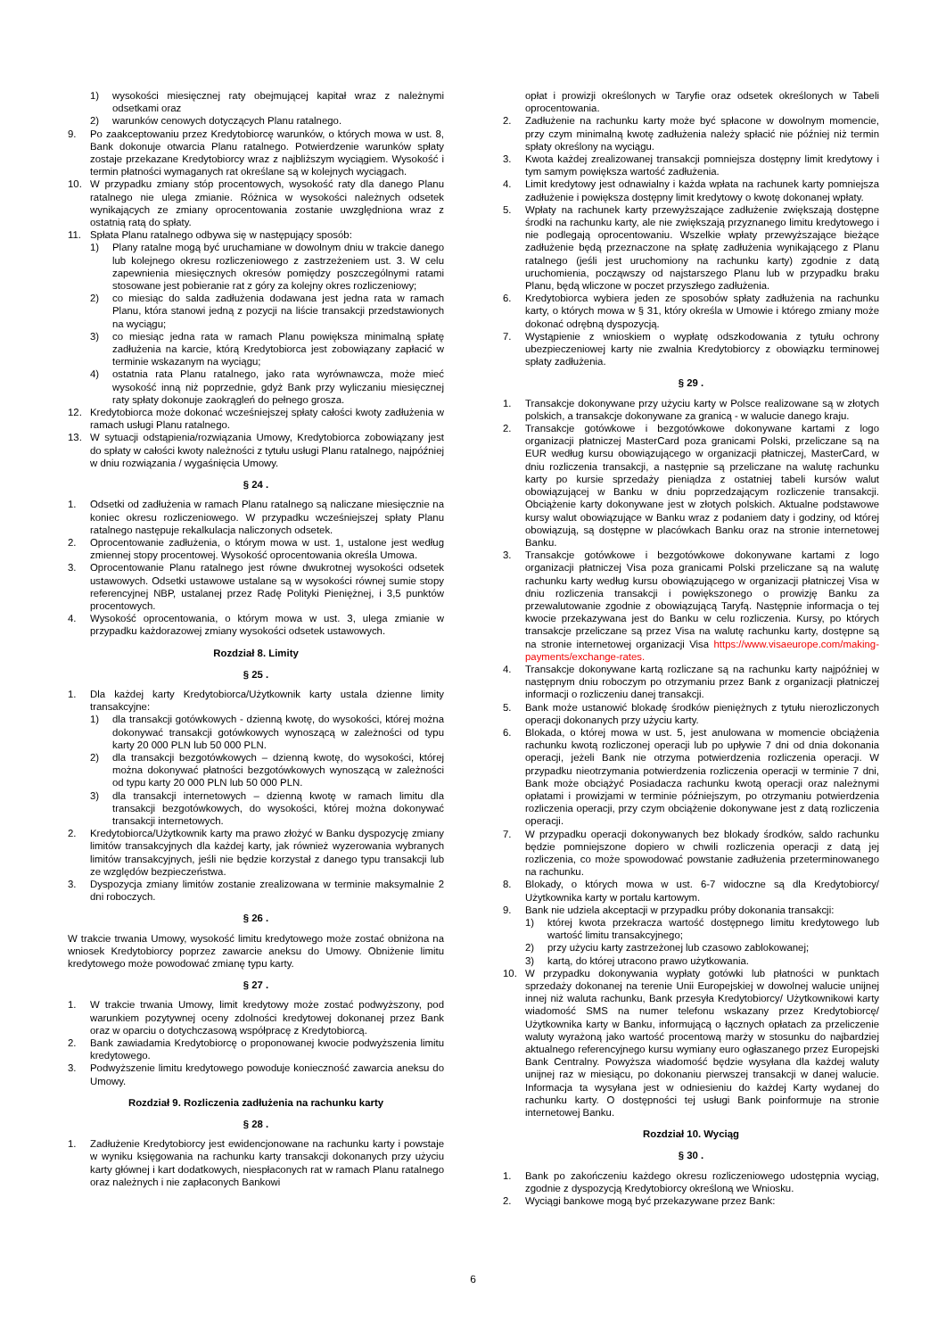1) wysokości miesięcznej raty obejmującej kapitał wraz z należnymi odsetkami oraz
2) warunków cenowych dotyczących Planu ratalnego.
9. Po zaakceptowaniu przez Kredytobiorcę warunków, o których mowa w ust. 8, Bank dokonuje otwarcia Planu ratalnego. Potwierdzenie warunków spłaty zostaje przekazane Kredytobiorcy wraz z najbliższym wyciągiem. Wysokość i termin płatności wymaganych rat określane są w kolejnych wyciągach.
10. W przypadku zmiany stóp procentowych, wysokość raty dla danego Planu ratalnego nie ulega zmianie. Różnica w wysokości należnych odsetek wynikających ze zmiany oprocentowania zostanie uwzględniona wraz z ostatnią ratą do spłaty.
11. Spłata Planu ratalnego odbywa się w następujący sposób:
1) Plany ratalne mogą być uruchamiane w dowolnym dniu w trakcie danego lub kolejnego okresu rozliczeniowego z zastrzeżeniem ust. 3. W celu zapewnienia miesięcznych okresów pomiędzy poszczególnymi ratami stosowane jest pobieranie rat z góry za kolejny okres rozliczeniowy;
2) co miesiąc do salda zadłużenia dodawana jest jedna rata w ramach Planu, która stanowi jedną z pozycji na liście transakcji przedstawionych na wyciągu;
3) co miesiąc jedna rata w ramach Planu powiększa minimalną spłatę zadłużenia na karcie, którą Kredytobiorca jest zobowiązany zapłacić w terminie wskazanym na wyciągu;
4) ostatnia rata Planu ratalnego, jako rata wyrównawcza, może mieć wysokość inną niż poprzednie, gdyż Bank przy wyliczaniu miesięcznej raty spłaty dokonuje zaokrągleń do pełnego grosza.
12. Kredytobiorca może dokonać wcześniejszej spłaty całości kwoty zadłużenia w ramach usługi Planu ratalnego.
13. W sytuacji odstąpienia/rozwiązania Umowy, Kredytobiorca zobowiązany jest do spłaty w całości kwoty należności z tytułu usługi Planu ratalnego, najpóźniej w dniu rozwiązania / wygaśnięcia Umowy.
§ 24 .
1. Odsetki od zadłużenia w ramach Planu ratalnego są naliczane miesięcznie na koniec okresu rozliczeniowego. W przypadku wcześniejszej spłaty Planu ratalnego następuje rekalkulacja naliczonych odsetek.
2. Oprocentowanie zadłużenia, o którym mowa w ust. 1, ustalone jest według zmiennej stopy procentowej. Wysokość oprocentowania określa Umowa.
3. Oprocentowanie Planu ratalnego jest równe dwukrotnej wysokości odsetek ustawowych. Odsetki ustawowe ustalane są w wysokości równej sumie stopy referencyjnej NBP, ustalanej przez Radę Polityki Pieniężnej, i 3,5 punktów procentowych.
4. Wysokość oprocentowania, o którym mowa w ust. 3, ulega zmianie w przypadku każdorazowej zmiany wysokości odsetek ustawowych.
Rozdział 8. Limity
§ 25 .
1. Dla każdej karty Kredytobiorca/Użytkownik karty ustala dzienne limity transakcyjne:
1) dla transakcji gotówkowych - dzienną kwotę, do wysokości, której można dokonywać transakcji gotówkowych wynoszącą w zależności od typu karty 20 000 PLN lub 50 000 PLN.
2) dla transakcji bezgotówkowych – dzienną kwotę, do wysokości, której można dokonywać płatności bezgotówkowych wynoszącą w zależności od typu karty 20 000 PLN lub 50 000 PLN.
3) dla transakcji internetowych – dzienną kwotę w ramach limitu dla transakcji bezgotówkowych, do wysokości, której można dokonywać transakcji internetowych.
2. Kredytobiorca/Użytkownik karty ma prawo złożyć w Banku dyspozycję zmiany limitów transakcyjnych dla każdej karty, jak również wyzerowania wybranych limitów transakcyjnych, jeśli nie będzie korzystał z danego typu transakcji lub ze względów bezpieczeństwa.
3. Dyspozycja zmiany limitów zostanie zrealizowana w terminie maksymalnie 2 dni roboczych.
§ 26 .
W trakcie trwania Umowy, wysokość limitu kredytowego może zostać obniżona na wniosek Kredytobiorcy poprzez zawarcie aneksu do Umowy. Obniżenie limitu kredytowego może powodować zmianę typu karty.
§ 27 .
1. W trakcie trwania Umowy, limit kredytowy może zostać podwyższony, pod warunkiem pozytywnej oceny zdolności kredytowej dokonanej przez Bank oraz w oparciu o dotychczasową współpracę z Kredytobiorcą.
2. Bank zawiadamia Kredytobiorcę o proponowanej kwocie podwyższenia limitu kredytowego.
3. Podwyższenie limitu kredytowego powoduje konieczność zawarcia aneksu do Umowy.
Rozdział 9. Rozliczenia zadłużenia na rachunku karty
§ 28 .
1. Zadłużenie Kredytobiorcy jest ewidencjonowane na rachunku karty i powstaje w wyniku księgowania na rachunku karty transakcji dokonanych przy użyciu karty głównej i kart dodatkowych, niespłaconych rat w ramach Planu ratalnego oraz należnych i nie zapłaconych Bankowi
opłat i prowizji określonych w Taryfie oraz odsetek określonych w Tabeli oprocentowania.
2. Zadłużenie na rachunku karty może być spłacone w dowolnym momencie, przy czym minimalną kwotę zadłużenia należy spłacić nie później niż termin spłaty określony na wyciągu.
3. Kwota każdej zrealizowanej transakcji pomniejsza dostępny limit kredytowy i tym samym powiększa wartość zadłużenia.
4. Limit kredytowy jest odnawialny i każda wpłata na rachunek karty pomniejsza zadłużenie i powiększa dostępny limit kredytowy o kwotę dokonanej wpłaty.
5. Wpłaty na rachunek karty przewyższające zadłużenie zwiększają dostępne środki na rachunku karty, ale nie zwiększają przyznanego limitu kredytowego i nie podlegają oprocentowaniu. Wszelkie wpłaty przewyższające bieżące zadłużenie będą przeznaczone na spłatę zadłużenia wynikającego z Planu ratalnego (jeśli jest uruchomiony na rachunku karty) zgodnie z datą uruchomienia, począwszy od najstarszego Planu lub w przypadku braku Planu, będą wliczone w poczet przyszłego zadłużenia.
6. Kredytobiorca wybiera jeden ze sposobów spłaty zadłużenia na rachunku karty, o których mowa w § 31, który określa w Umowie i którego zmiany może dokonać odrębną dyspozycją.
7. Wystąpienie z wnioskiem o wypłatę odszkodowania z tytułu ochrony ubezpieczeniowej karty nie zwalnia Kredytobiorcy z obowiązku terminowej spłaty zadłużenia.
§ 29 .
1. Transakcje dokonywane przy użyciu karty w Polsce realizowane są w złotych polskich, a transakcje dokonywane za granicą - w walucie danego kraju.
2. Transakcje gotówkowe i bezgotówkowe dokonywane kartami z logo organizacji płatniczej MasterCard poza granicami Polski, przeliczane są na EUR według kursu obowiązującego w organizacji płatniczej, MasterCard, w dniu rozliczenia transakcji, a następnie są przeliczane na walutę rachunku karty po kursie sprzedaży pieniądza z ostatniej tabeli kursów walut obowiązującej w Banku w dniu poprzedzającym rozliczenie transakcji. Obciążenie karty dokonywane jest w złotych polskich. Aktualne podstawowe kursy walut obowiązujące w Banku wraz z podaniem daty i godziny, od której obowiązują, są dostępne w placówkach Banku oraz na stronie internetowej Banku.
3. Transakcje gotówkowe i bezgotówkowe dokonywane kartami z logo organizacji płatniczej Visa poza granicami Polski przeliczane są na walutę rachunku karty według kursu obowiązującego w organizacji płatniczej Visa w dniu rozliczenia transakcji i powiększonego o prowizję Banku za przewalutowanie zgodnie z obowiązującą Taryfą. Następnie informacja o tej kwocie przekazywana jest do Banku w celu rozliczenia. Kursy, po których transakcje przeliczane są przez Visa na walutę rachunku karty, dostępne są na stronie internetowej organizacji Visa https://www.visaeurope.com/making-payments/exchange-rates.
4. Transakcje dokonywane kartą rozliczane są na rachunku karty najpóźniej w następnym dniu roboczym po otrzymaniu przez Bank z organizacji płatniczej informacji o rozliczeniu danej transakcji.
5. Bank może ustanowić blokadę środków pieniężnych z tytułu nierozliczonych operacji dokonanych przy użyciu karty.
6. Blokada, o której mowa w ust. 5, jest anulowana w momencie obciążenia rachunku kwotą rozliczonej operacji lub po upływie 7 dni od dnia dokonania operacji, jeżeli Bank nie otrzyma potwierdzenia rozliczenia operacji. W przypadku nieotrzymania potwierdzenia rozliczenia operacji w terminie 7 dni, Bank może obciążyć Posiadacza rachunku kwotą operacji oraz należnymi opłatami i prowizjami w terminie późniejszym, po otrzymaniu potwierdzenia rozliczenia operacji, przy czym obciążenie dokonywane jest z datą rozliczenia operacji.
7. W przypadku operacji dokonywanych bez blokady środków, saldo rachunku będzie pomniejszone dopiero w chwili rozliczenia operacji z datą jej rozliczenia, co może spowodować powstanie zadłużenia przeterminowanego na rachunku.
8. Blokady, o których mowa w ust. 6-7 widoczne są dla Kredytobiorcy/ Użytkownika karty w portalu kartowym.
9. Bank nie udziela akceptacji w przypadku próby dokonania transakcji:
1) której kwota przekracza wartość dostępnego limitu kredytowego lub wartość limitu transakcyjnego;
2) przy użyciu karty zastrzeżonej lub czasowo zablokowanej;
3) kartą, do której utracono prawo użytkowania.
10. W przypadku dokonywania wypłaty gotówki lub płatności w punktach sprzedaży dokonanej na terenie Unii Europejskiej w dowolnej walucie unijnej innej niż waluta rachunku, Bank przesyła Kredytobiorcy/ Użytkownikowi karty wiadomość SMS na numer telefonu wskazany przez Kredytobiorcę/ Użytkownika karty w Banku, informującą o łącznych opłatach za przeliczenie waluty wyrażoną jako wartość procentową marży w stosunku do najbardziej aktualnego referencyjnego kursu wymiany euro ogłaszanego przez Europejski Bank Centralny. Powyższa wiadomość będzie wysyłana dla każdej waluty unijnej raz w miesiącu, po dokonaniu pierwszej transakcji w danej walucie. Informacja ta wysyłana jest w odniesieniu do każdej Karty wydanej do rachunku karty. O dostępności tej usługi Bank poinformuje na stronie internetowej Banku.
Rozdział 10. Wyciąg
§ 30 .
1. Bank po zakończeniu każdego okresu rozliczeniowego udostępnia wyciąg, zgodnie z dyspozycją Kredytobiorcy określoną we Wniosku.
2. Wyciągi bankowe mogą być przekazywane przez Bank:
6